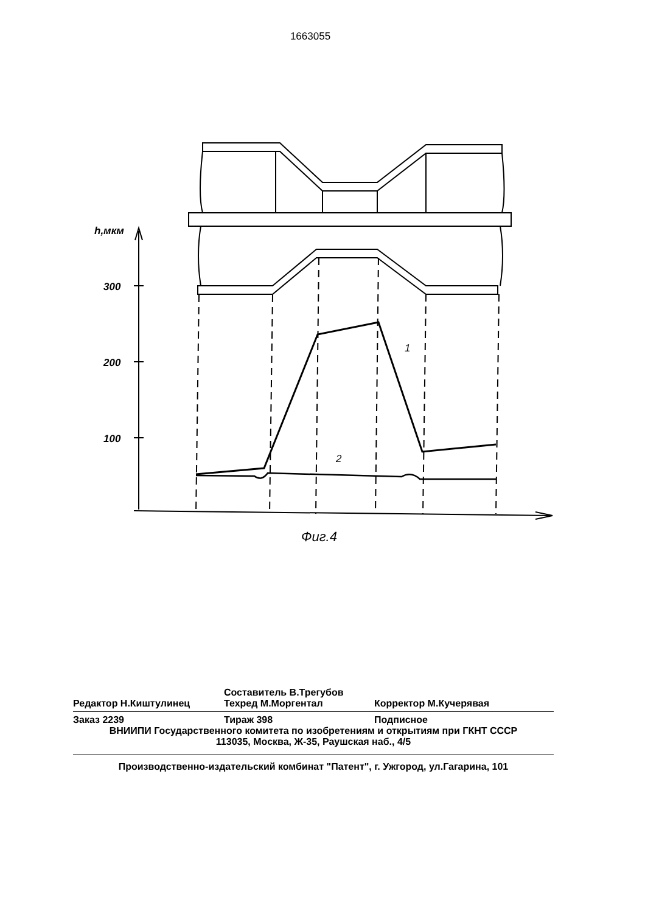1663055
h,мкм
300
200
100
1
2
Фиг.4
Составитель В.Трегубов
Редактор Н.Киштулинец Техред М.Моргентал Корректор М.Кучерявая
Заказ 2239 Тираж 398 Подписное
ВНИИПИ Государственного комитета по изобретениям и открытиям при ГКНТ СССР
113035, Москва, Ж-35, Раушская наб., 4/5
Производственно-издательский комбинат "Патент", г. Ужгород, ул.Гагарина, 101